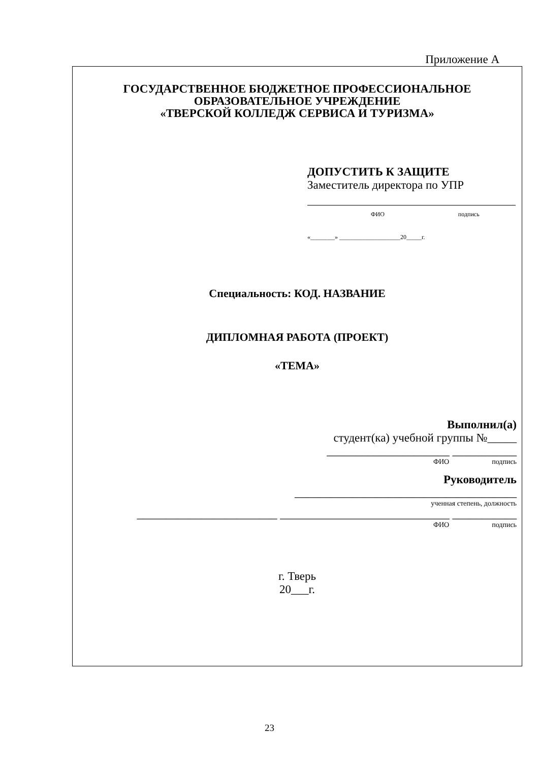Приложение А
ГОСУДАРСТВЕННОЕ БЮДЖЕТНОЕ ПРОФЕССИОНАЛЬНОЕ
ОБРАЗОВАТЕЛЬНОЕ УЧРЕЖДЕНИЕ
«ТВЕРСКОЙ КОЛЛЕДЖ СЕРВИСА И ТУРИЗМА»
ДОПУСТИТЬ К ЗАЩИТЕ
Заместитель директора по УПР
ФИО подпись
«________» ____________________20_____г.
Специальность: КОД. НАЗВАНИЕ
ДИПЛОМНАЯ РАБОТА (ПРОЕКТ)
«ТЕМА»
Выполнил(а)
студент(ка) учебной группы №_____
_____________________ ___________
ФИО подпись
Руководитель
______________________________________
ученная степень, должность
________________________ _____________________________ ___________
ФИО подпись
г. Тверь
20___г.
23